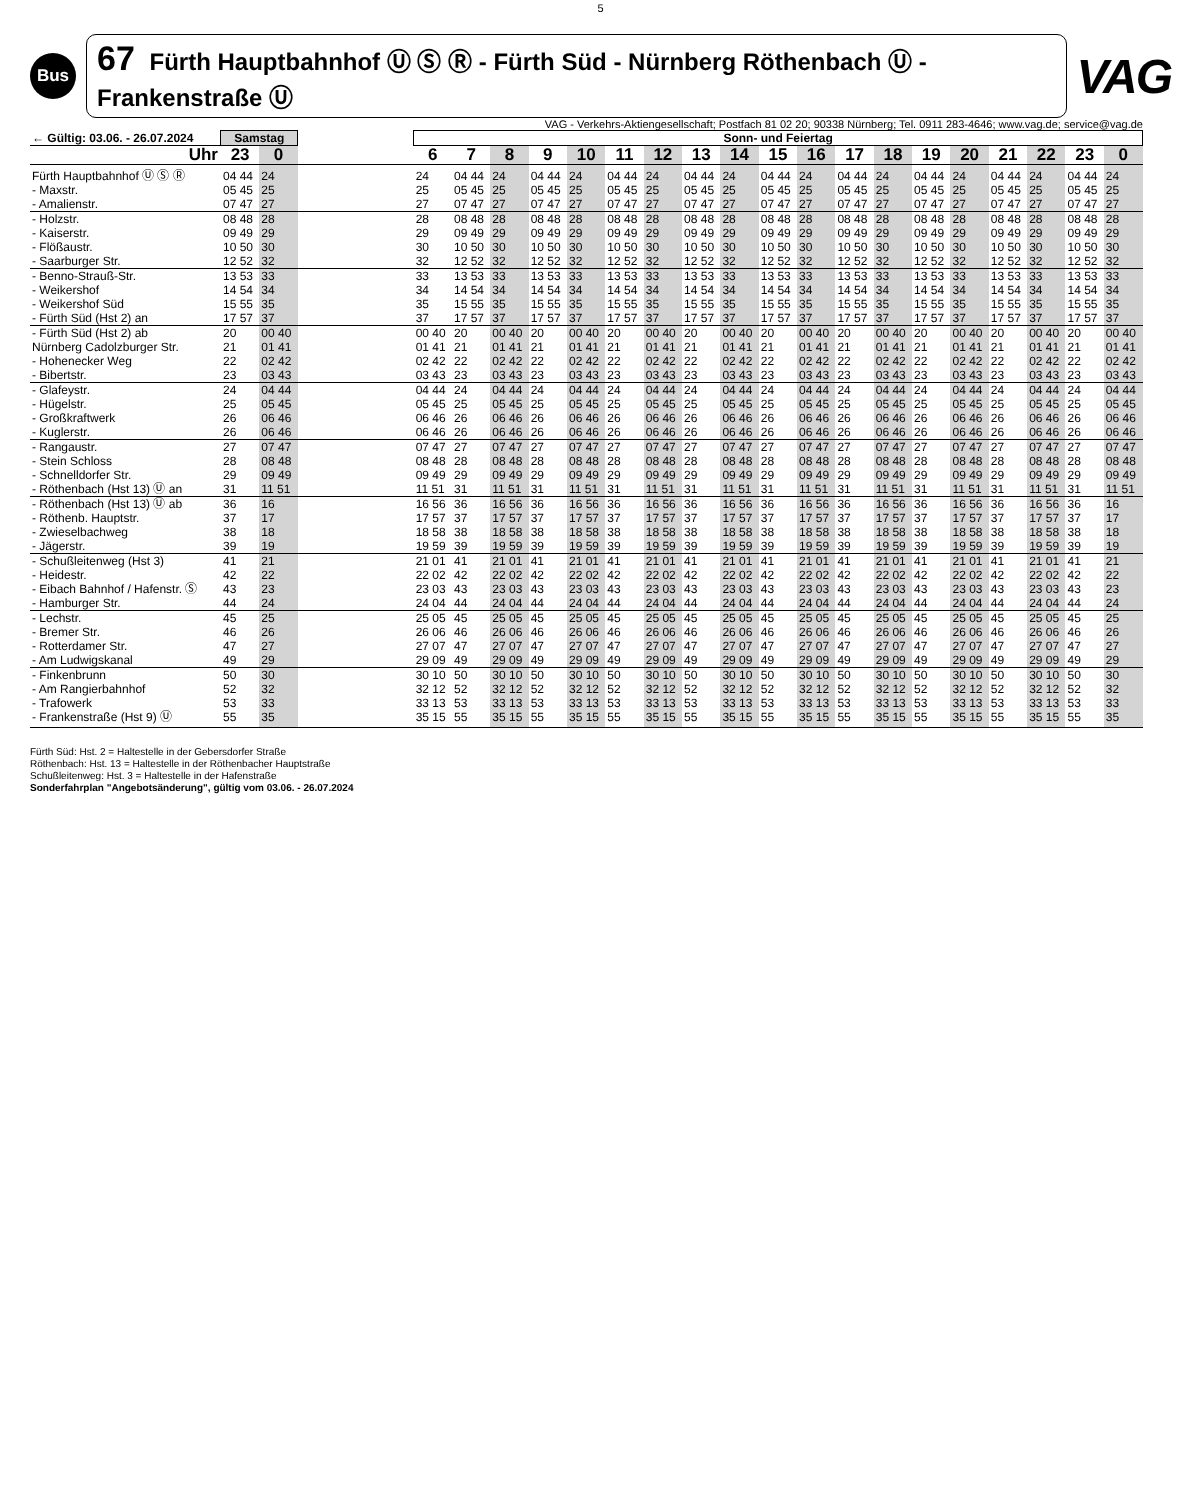5
Bus
67 Fürth Hauptbahnhof Ⓤ Ⓢ Ⓡ - Fürth Süd - Nürnberg Röthenbach Ⓤ - Frankenstraße Ⓤ
VAG
VAG - Verkehrs-Aktiengesellschaft; Postfach 81 02 20; 90338 Nürnberg; Tel. 0911 283-4646; www.vag.de; service@vag.de
| ← Gültig: 03.06. - 26.07.2024 | Samstag | | | Sonn- und Feiertag | | | | | | | | | | | | | | | | | | |
| --- | --- | --- | --- | --- | --- | --- | --- | --- | --- | --- | --- | --- | --- | --- | --- | --- | --- | --- | --- | --- | --- | --- |
| Uhr | 23 | 0 | | 6 | 7 | 8 | 9 | 10 | 11 | 12 | 13 | 14 | 15 | 16 | 17 | 18 | 19 | 20 | 21 | 22 | 23 | 0 |
| Fürth Hauptbahnhof Ⓤ Ⓢ Ⓡ | 04 44 | 24 | | 24 | 04 44 | 24 | 04 44 | 24 | 04 44 | 24 | 04 44 | 24 | 04 44 | 24 | 04 44 | 24 | 04 44 | 24 | 04 44 | 24 | 04 44 | 24 |
| - Maxstr. | 05 45 | 25 | | 25 | 05 45 | 25 | 05 45 | 25 | 05 45 | 25 | 05 45 | 25 | 05 45 | 25 | 05 45 | 25 | 05 45 | 25 | 05 45 | 25 | 05 45 | 25 |
| - Amalienstr. | 07 47 | 27 | | 27 | 07 47 | 27 | 07 47 | 27 | 07 47 | 27 | 07 47 | 27 | 07 47 | 27 | 07 47 | 27 | 07 47 | 27 | 07 47 | 27 | 07 47 | 27 |
| - Holzstr. | 08 48 | 28 | | 28 | 08 48 | 28 | 08 48 | 28 | 08 48 | 28 | 08 48 | 28 | 08 48 | 28 | 08 48 | 28 | 08 48 | 28 | 08 48 | 28 | 08 48 | 28 |
| - Kaiserstr. | 09 49 | 29 | | 29 | 09 49 | 29 | 09 49 | 29 | 09 49 | 29 | 09 49 | 29 | 09 49 | 29 | 09 49 | 29 | 09 49 | 29 | 09 49 | 29 | 09 49 | 29 |
| - Flößaustr. | 10 50 | 30 | | 30 | 10 50 | 30 | 10 50 | 30 | 10 50 | 30 | 10 50 | 30 | 10 50 | 30 | 10 50 | 30 | 10 50 | 30 | 10 50 | 30 | 10 50 | 30 |
| - Saarburger Str. | 12 52 | 32 | | 32 | 12 52 | 32 | 12 52 | 32 | 12 52 | 32 | 12 52 | 32 | 12 52 | 32 | 12 52 | 32 | 12 52 | 32 | 12 52 | 32 | 12 52 | 32 |
| - Benno-Strauß-Str. | 13 53 | 33 | | 33 | 13 53 | 33 | 13 53 | 33 | 13 53 | 33 | 13 53 | 33 | 13 53 | 33 | 13 53 | 33 | 13 53 | 33 | 13 53 | 33 | 13 53 | 33 |
| - Weikershof | 14 54 | 34 | | 34 | 14 54 | 34 | 14 54 | 34 | 14 54 | 34 | 14 54 | 34 | 14 54 | 34 | 14 54 | 34 | 14 54 | 34 | 14 54 | 34 | 14 54 | 34 |
| - Weikershof Süd | 15 55 | 35 | | 35 | 15 55 | 35 | 15 55 | 35 | 15 55 | 35 | 15 55 | 35 | 15 55 | 35 | 15 55 | 35 | 15 55 | 35 | 15 55 | 35 | 15 55 | 35 |
| - Fürth Süd (Hst 2) an | 17 57 | 37 | | 37 | 17 57 | 37 | 17 57 | 37 | 17 57 | 37 | 17 57 | 37 | 17 57 | 37 | 17 57 | 37 | 17 57 | 37 | 17 57 | 37 | 17 57 | 37 |
| - Fürth Süd (Hst 2) ab | 20 | 00 40 | | 00 40 | 20 | 00 40 | 20 | 00 40 | 20 | 00 40 | 20 | 00 40 | 20 | 00 40 | 20 | 00 40 | 20 | 00 40 | 20 | 00 40 | 20 | 00 40 |
| Nürnberg Cadolzburger Str. | 21 | 01 41 | | 01 41 | 21 | 01 41 | 21 | 01 41 | 21 | 01 41 | 21 | 01 41 | 21 | 01 41 | 21 | 01 41 | 21 | 01 41 | 21 | 01 41 | 21 | 01 41 |
| - Hohenecker Weg | 22 | 02 42 | | 02 42 | 22 | 02 42 | 22 | 02 42 | 22 | 02 42 | 22 | 02 42 | 22 | 02 42 | 22 | 02 42 | 22 | 02 42 | 22 | 02 42 | 22 | 02 42 |
| - Bibertstr. | 23 | 03 43 | | 03 43 | 23 | 03 43 | 23 | 03 43 | 23 | 03 43 | 23 | 03 43 | 23 | 03 43 | 23 | 03 43 | 23 | 03 43 | 23 | 03 43 | 23 | 03 43 |
| - Glafeystr. | 24 | 04 44 | | 04 44 | 24 | 04 44 | 24 | 04 44 | 24 | 04 44 | 24 | 04 44 | 24 | 04 44 | 24 | 04 44 | 24 | 04 44 | 24 | 04 44 | 24 | 04 44 |
| - Hügelstr. | 25 | 05 45 | | 05 45 | 25 | 05 45 | 25 | 05 45 | 25 | 05 45 | 25 | 05 45 | 25 | 05 45 | 25 | 05 45 | 25 | 05 45 | 25 | 05 45 | 25 | 05 45 |
| - Großkraftwerk | 26 | 06 46 | | 06 46 | 26 | 06 46 | 26 | 06 46 | 26 | 06 46 | 26 | 06 46 | 26 | 06 46 | 26 | 06 46 | 26 | 06 46 | 26 | 06 46 | 26 | 06 46 |
| - Kuglerstr. | 26 | 06 46 | | 06 46 | 26 | 06 46 | 26 | 06 46 | 26 | 06 46 | 26 | 06 46 | 26 | 06 46 | 26 | 06 46 | 26 | 06 46 | 26 | 06 46 | 26 | 06 46 |
| - Rangaustr. | 27 | 07 47 | | 07 47 | 27 | 07 47 | 27 | 07 47 | 27 | 07 47 | 27 | 07 47 | 27 | 07 47 | 27 | 07 47 | 27 | 07 47 | 27 | 07 47 | 27 | 07 47 |
| - Stein Schloss | 28 | 08 48 | | 08 48 | 28 | 08 48 | 28 | 08 48 | 28 | 08 48 | 28 | 08 48 | 28 | 08 48 | 28 | 08 48 | 28 | 08 48 | 28 | 08 48 | 28 | 08 48 |
| - Schnelldorfer Str. | 29 | 09 49 | | 09 49 | 29 | 09 49 | 29 | 09 49 | 29 | 09 49 | 29 | 09 49 | 29 | 09 49 | 29 | 09 49 | 29 | 09 49 | 29 | 09 49 | 29 | 09 49 |
| - Röthenbach (Hst 13) Ⓤ an | 31 | 11 51 | | 11 51 | 31 | 11 51 | 31 | 11 51 | 31 | 11 51 | 31 | 11 51 | 31 | 11 51 | 31 | 11 51 | 31 | 11 51 | 31 | 11 51 | 31 | 11 51 |
| - Röthenbach (Hst 13) Ⓤ ab | 36 | 16 | | 16 56 | 36 | 16 56 | 36 | 16 56 | 36 | 16 56 | 36 | 16 56 | 36 | 16 56 | 36 | 16 56 | 36 | 16 56 | 36 | 16 56 | 36 | 16 |
| - Röthenb. Hauptstr. | 37 | 17 | | 17 57 | 37 | 17 57 | 37 | 17 57 | 37 | 17 57 | 37 | 17 57 | 37 | 17 57 | 37 | 17 57 | 37 | 17 57 | 37 | 17 57 | 37 | 17 |
| - Zwieselbachweg | 38 | 18 | | 18 58 | 38 | 18 58 | 38 | 18 58 | 38 | 18 58 | 38 | 18 58 | 38 | 18 58 | 38 | 18 58 | 38 | 18 58 | 38 | 18 58 | 38 | 18 |
| - Jägerstr. | 39 | 19 | | 19 59 | 39 | 19 59 | 39 | 19 59 | 39 | 19 59 | 39 | 19 59 | 39 | 19 59 | 39 | 19 59 | 39 | 19 59 | 39 | 19 59 | 39 | 19 |
| - Schußleitenweg (Hst 3) | 41 | 21 | | 21 01 | 41 | 21 01 | 41 | 21 01 | 41 | 21 01 | 41 | 21 01 | 41 | 21 01 | 41 | 21 01 | 41 | 21 01 | 41 | 21 01 | 41 | 21 |
| - Heidestr. | 42 | 22 | | 22 02 | 42 | 22 02 | 42 | 22 02 | 42 | 22 02 | 42 | 22 02 | 42 | 22 02 | 42 | 22 02 | 42 | 22 02 | 42 | 22 02 | 42 | 22 |
| - Eibach Bahnhof / Hafenstr. Ⓢ | 43 | 23 | | 23 03 | 43 | 23 03 | 43 | 23 03 | 43 | 23 03 | 43 | 23 03 | 43 | 23 03 | 43 | 23 03 | 43 | 23 03 | 43 | 23 03 | 43 | 23 |
| - Hamburger Str. | 44 | 24 | | 24 04 | 44 | 24 04 | 44 | 24 04 | 44 | 24 04 | 44 | 24 04 | 44 | 24 04 | 44 | 24 04 | 44 | 24 04 | 44 | 24 04 | 44 | 24 |
| - Lechstr. | 45 | 25 | | 25 05 | 45 | 25 05 | 45 | 25 05 | 45 | 25 05 | 45 | 25 05 | 45 | 25 05 | 45 | 25 05 | 45 | 25 05 | 45 | 25 05 | 45 | 25 |
| - Bremer Str. | 46 | 26 | | 26 06 | 46 | 26 06 | 46 | 26 06 | 46 | 26 06 | 46 | 26 06 | 46 | 26 06 | 46 | 26 06 | 46 | 26 06 | 46 | 26 06 | 46 | 26 |
| - Rotterdamer Str. | 47 | 27 | | 27 07 | 47 | 27 07 | 47 | 27 07 | 47 | 27 07 | 47 | 27 07 | 47 | 27 07 | 47 | 27 07 | 47 | 27 07 | 47 | 27 07 | 47 | 27 |
| - Am Ludwigskanal | 49 | 29 | | 29 09 | 49 | 29 09 | 49 | 29 09 | 49 | 29 09 | 49 | 29 09 | 49 | 29 09 | 49 | 29 09 | 49 | 29 09 | 49 | 29 09 | 49 | 29 |
| - Finkenbrunn | 50 | 30 | | 30 10 | 50 | 30 10 | 50 | 30 10 | 50 | 30 10 | 50 | 30 10 | 50 | 30 10 | 50 | 30 10 | 50 | 30 10 | 50 | 30 10 | 50 | 30 |
| - Am Rangierbahnhof | 52 | 32 | | 32 12 | 52 | 32 12 | 52 | 32 12 | 52 | 32 12 | 52 | 32 12 | 52 | 32 12 | 52 | 32 12 | 52 | 32 12 | 52 | 32 12 | 52 | 32 |
| - Trafowerk | 53 | 33 | | 33 13 | 53 | 33 13 | 53 | 33 13 | 53 | 33 13 | 53 | 33 13 | 53 | 33 13 | 53 | 33 13 | 53 | 33 13 | 53 | 33 13 | 53 | 33 |
| - Frankenstraße (Hst 9) Ⓤ | 55 | 35 | | 35 15 | 55 | 35 15 | 55 | 35 15 | 55 | 35 15 | 55 | 35 15 | 55 | 35 15 | 55 | 35 15 | 55 | 35 15 | 55 | 35 15 | 55 | 35 |
Fürth Süd: Hst. 2 = Haltestelle in der Gebersdorfer Straße
Röthenbach: Hst. 13 = Haltestelle in der Röthenbacher Hauptstraße
Schußleitenweg: Hst. 3 = Haltestelle in der Hafenstraße
Sonderfahrplan "Angebotsänderung", gültig vom 03.06. - 26.07.2024